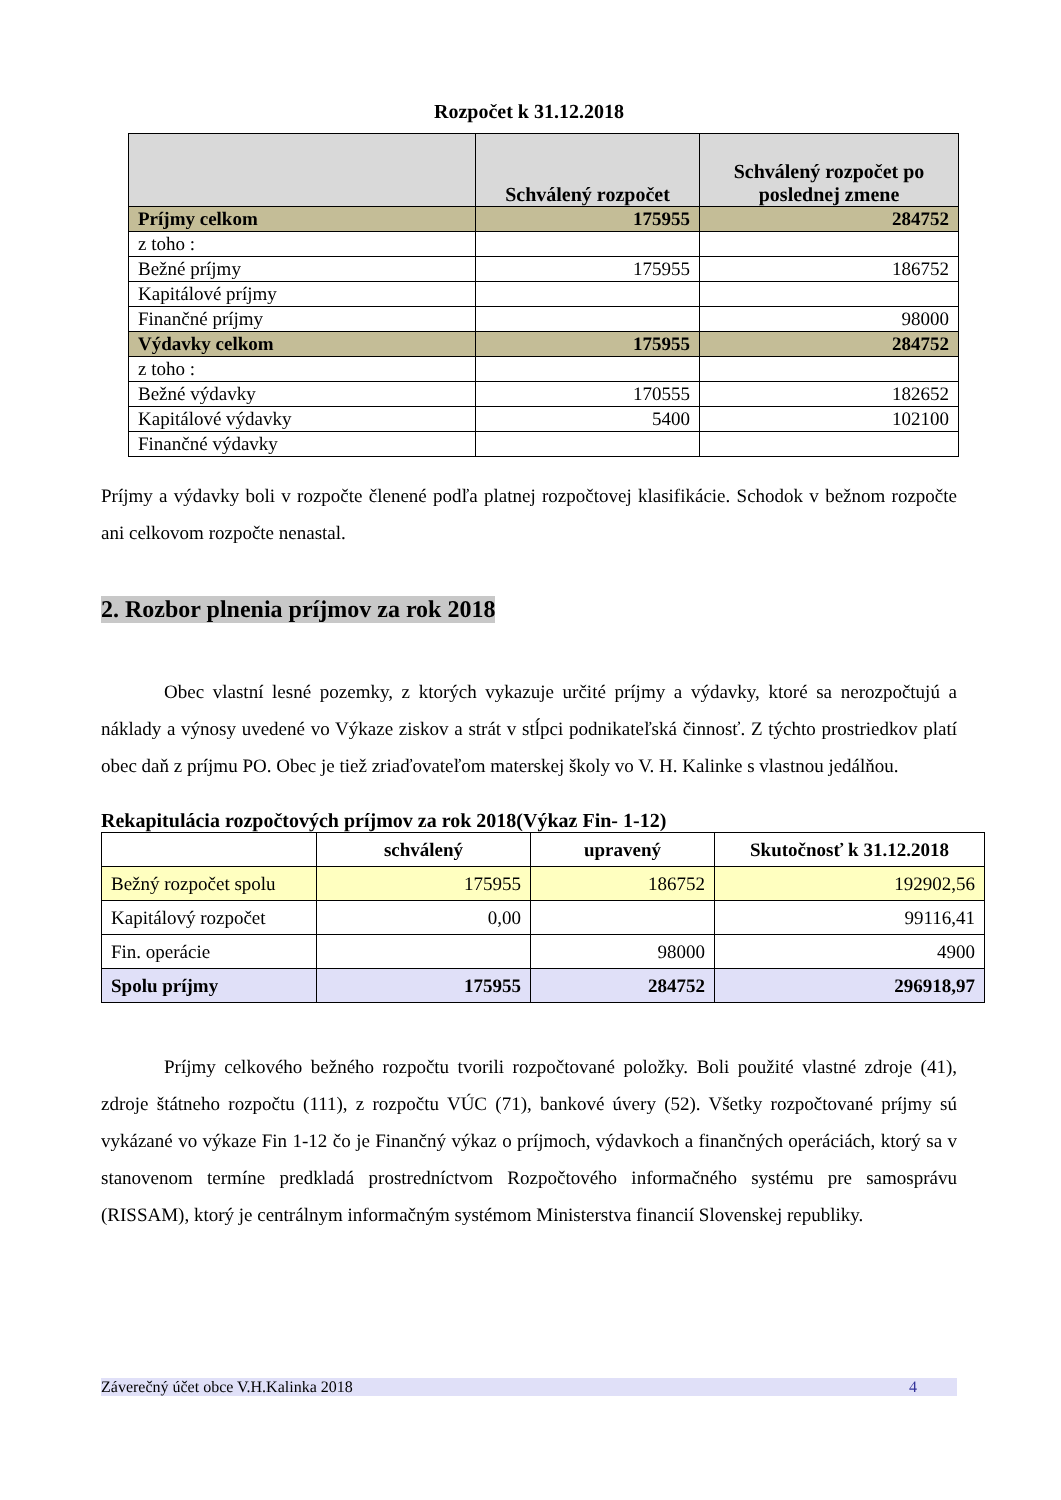Rozpočet k 31.12.2018
| | Schválený rozpočet | Schválený rozpočet po poslednej zmene |
| --- | --- | --- |
| Príjmy celkom | 175955 | 284752 |
| z toho : | | |
| Bežné príjmy | 175955 | 186752 |
| Kapitálové príjmy | | |
| Finančné príjmy | | 98000 |
| Výdavky celkom | 175955 | 284752 |
| z toho : | | |
| Bežné výdavky | 170555 | 182652 |
| Kapitálové výdavky | 5400 | 102100 |
| Finančné výdavky | | |
Príjmy a výdavky boli v rozpočte členené podľa platnej rozpočtovej klasifikácie. Schodok v bežnom rozpočte ani celkovom rozpočte nenastal.
2. Rozbor plnenia príjmov za rok 2018
Obec vlastní lesné pozemky, z ktorých vykazuje určité príjmy a výdavky, ktoré sa nerozpočtujú a náklady a výnosy uvedené vo Výkaze ziskov a strát v stĺpci podnikateľská činnosť. Z týchto prostriedkov platí obec daň z príjmu PO. Obec je tiež zriaďovateľom materskej školy vo V. H. Kalinke s vlastnou jedálňou.
Rekapitulácia rozpočtových príjmov za rok 2018(Výkaz Fin- 1-12)
| | schválený | upravený | Skutočnosť k 31.12.2018 |
| --- | --- | --- | --- |
| Bežný rozpočet spolu | 175955 | 186752 | 192902,56 |
| Kapitálový rozpočet | 0,00 | | 99116,41 |
| Fin. operácie | | 98000 | 4900 |
| Spolu príjmy | 175955 | 284752 | 296918,97 |
Príjmy celkového bežného rozpočtu tvorili rozpočtované položky. Boli použité vlastné zdroje (41), zdroje štátneho rozpočtu (111), z rozpočtu VÚC (71), bankové úvery (52). Všetky rozpočtované príjmy sú vykázané vo výkaze Fin 1-12 čo je Finančný výkaz o príjmoch, výdavkoch a finančných operáciách, ktorý sa v stanovenom termíne predkladá prostredníctvom Rozpočtového informačného systému pre samosprávu (RISSAM), ktorý je centrálnym informačným systémom Ministerstva financií Slovenskej republiky.
Záverečný účet obce V.H.Kalinka 2018 4